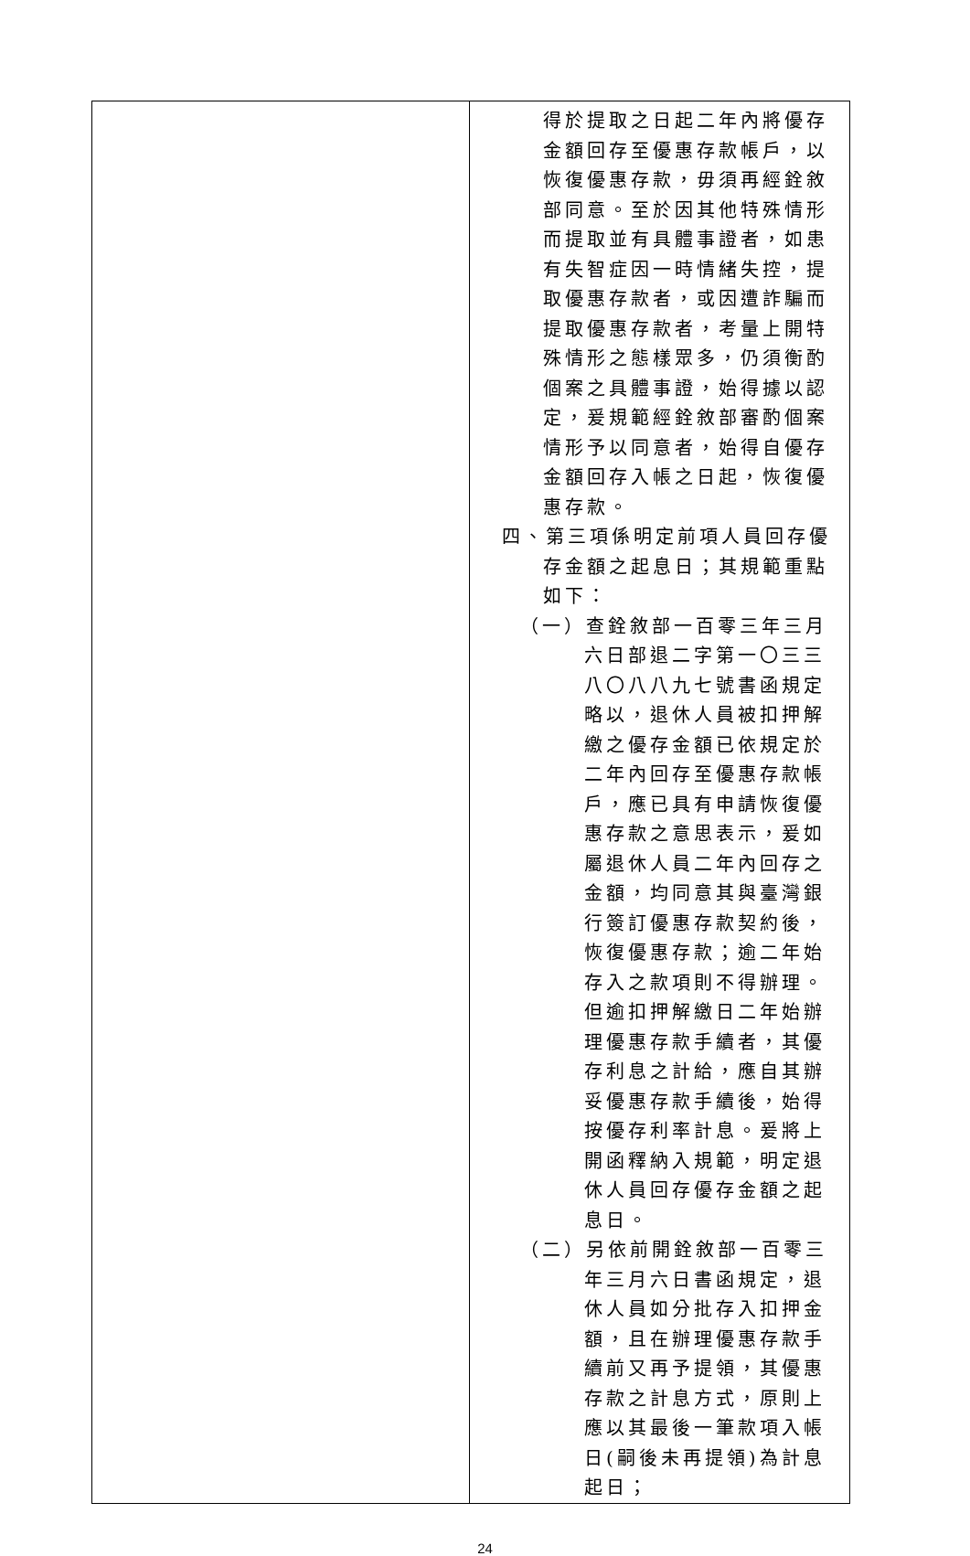| | 得於提取之日起二年內將優存金額回存至優惠存款帳戶，以恢復優惠存款，毋須再經銓敘部同意。至於因其他特殊情形而提取並有具體事證者，如患有失智症因一時情緒失控，提取優惠存款者，或因遭詐騙而提取優惠存款者，考量上開特殊情形之態樣眾多，仍須衡酌個案之具體事證，始得據以認定，爰規範經銓敘部審酌個案情形予以同意者，始得自優存金額回存入帳之日起，恢復優惠存款。 四、第三項係明定前項人員回存優存金額之起息日；其規範重點如下： （一）查銓敘部一百零三年三月六日部退二字第一〇三三八〇八八九七號書函規定略以，退休人員被扣押解繳之優存金額已依規定於二年內回存至優惠存款帳戶，應已具有申請恢復優惠存款之意思表示，爰如屬退休人員二年內回存之金額，均同意其與臺灣銀行簽訂優惠存款契約後，恢復優惠存款；逾二年始存入之款項則不得辦理。但逾扣押解繳日二年始辦理優惠存款手續者，其優存利息之計給，應自其辦妥優惠存款手續後，始得按優存利率計息。爰將上開函釋納入規範，明定退休人員回存優存金額之起息日。 （二）另依前開銓敘部一百零三年三月六日書函規定，退休人員如分批存入扣押金額，且在辦理優惠存款手續前又再予提領，其優惠存款之計息方式，原則上應以其最後一筆款項入帳日(嗣後未再提領)為計息起日； |
24